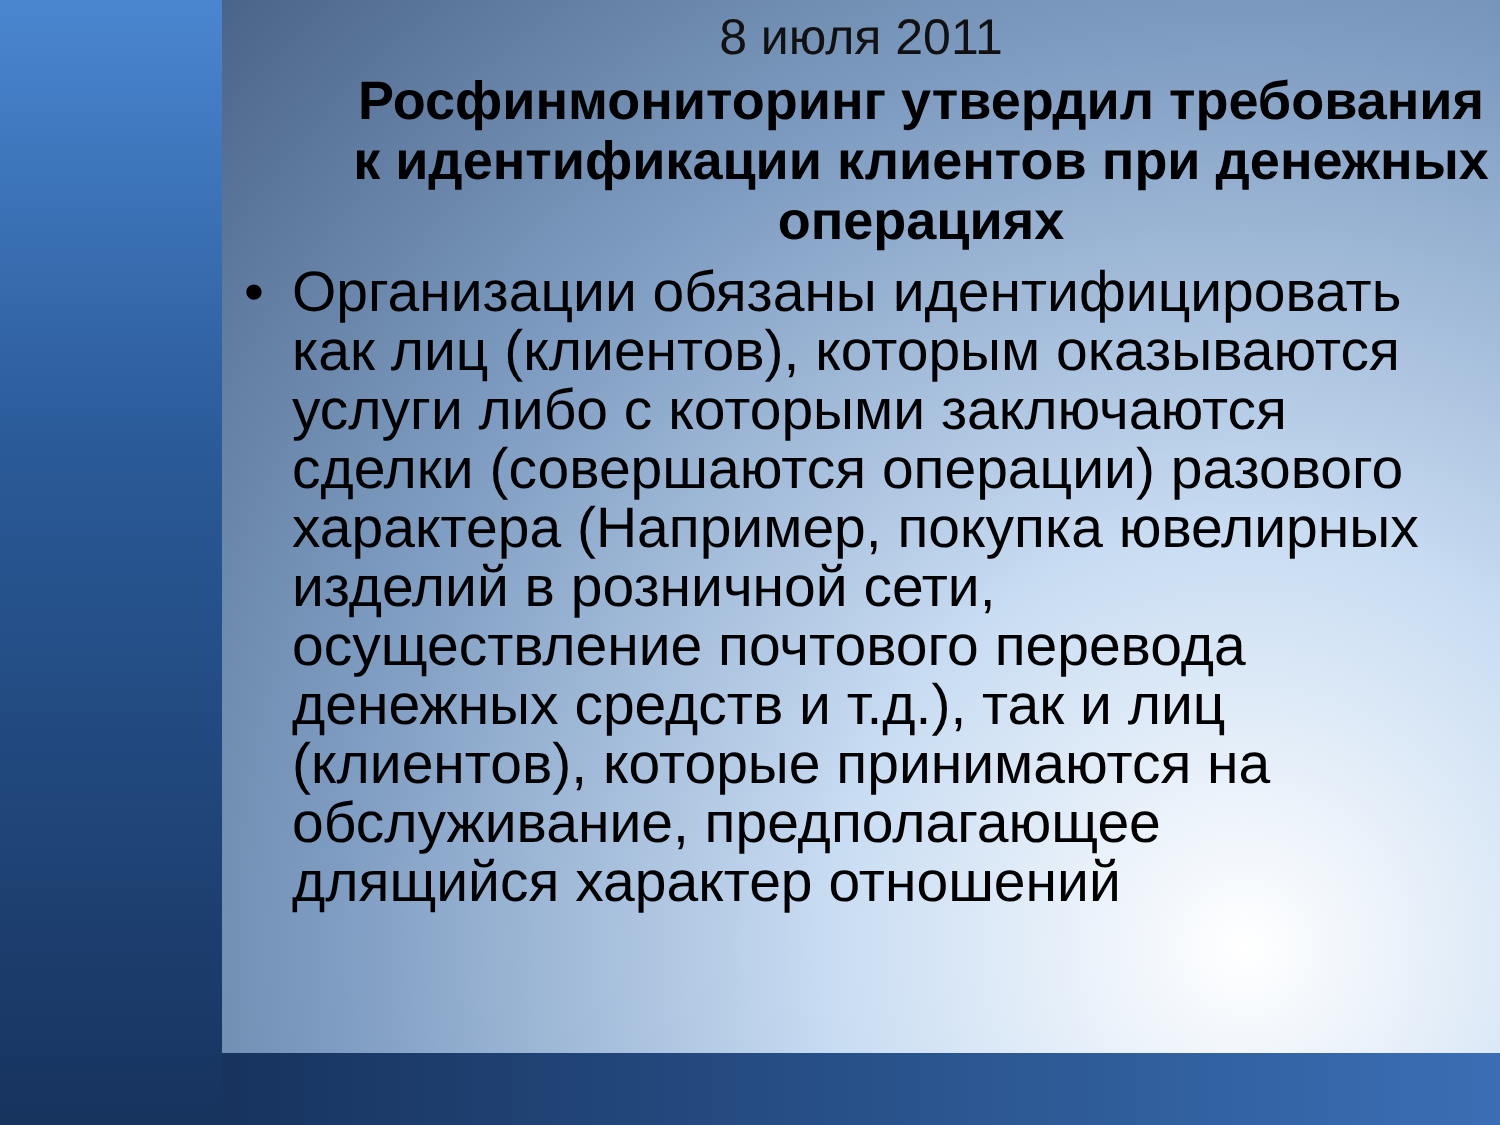8 июля 2011
Росфинмониторинг утвердил требования к идентификации клиентов при денежных операциях
• Организации обязаны идентифицировать как лиц (клиентов), которым оказываются услуги либо с которыми заключаются сделки (совершаются операции) разового характера (Например, покупка ювелирных изделий в розничной сети, осуществление почтового перевода денежных средств и т.д.), так и лиц (клиентов), которые принимаются на обслуживание, предполагающее длящийся характер отношений